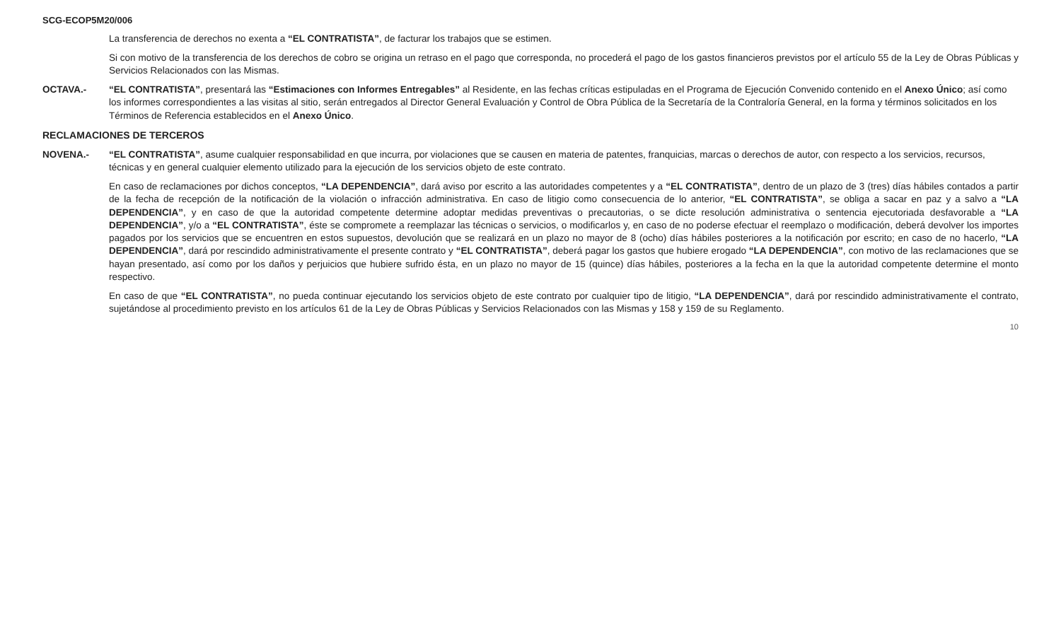SCG-ECOP5M20/006
La transferencia de derechos no exenta a “EL CONTRATISTA”, de facturar los trabajos que se estimen.
Si con motivo de la transferencia de los derechos de cobro se origina un retraso en el pago que corresponda, no procederá el pago de los gastos financieros previstos por el artículo 55 de la Ley de Obras Públicas y Servicios Relacionados con las Mismas.
OCTAVA.- “EL CONTRATISTA”, presentará las “Estimaciones con Informes Entregables” al Residente, en las fechas críticas estipuladas en el Programa de Ejecución Convenido contenido en el Anexo Único; así como los informes correspondientes a las visitas al sitio, serán entregados al Director General Evaluación y Control de Obra Pública de la Secretaría de la Contraloría General, en la forma y términos solicitados en los Términos de Referencia establecidos en el Anexo Único.
RECLAMACIONES DE TERCEROS
NOVENA.- “EL CONTRATISTA”, asume cualquier responsabilidad en que incurra, por violaciones que se causen en materia de patentes, franquicias, marcas o derechos de autor, con respecto a los servicios, recursos, técnicas y en general cualquier elemento utilizado para la ejecución de los servicios objeto de este contrato.
En caso de reclamaciones por dichos conceptos, “LA DEPENDENCIA”, dará aviso por escrito a las autoridades competentes y a “EL CONTRATISTA”, dentro de un plazo de 3 (tres) días hábiles contados a partir de la fecha de recepción de la notificación de la violación o infracción administrativa. En caso de litigio como consecuencia de lo anterior, “EL CONTRATISTA”, se obliga a sacar en paz y a salvo a “LA DEPENDENCIA”, y en caso de que la autoridad competente determine adoptar medidas preventivas o precautorias, o se dicte resolución administrativa o sentencia ejecutoriada desfavorable a “LA DEPENDENCIA”, y/o a “EL CONTRATISTA”, éste se compromete a reemplazar las técnicas o servicios, o modificarlos y, en caso de no poderse efectuar el reemplazo o modificación, deberá devolver los importes pagados por los servicios que se encuentren en estos supuestos, devolución que se realizará en un plazo no mayor de 8 (ocho) días hábiles posteriores a la notificación por escrito; en caso de no hacerlo, “LA DEPENDENCIA”, dará por rescindido administrativamente el presente contrato y “EL CONTRATISTA”, deberá pagar los gastos que hubiere erogado “LA DEPENDENCIA”, con motivo de las reclamaciones que se hayan presentado, así como por los daños y perjuicios que hubiere sufrido ésta, en un plazo no mayor de 15 (quince) días hábiles, posteriores a la fecha en la que la autoridad competente determine el monto respectivo.
En caso de que “EL CONTRATISTA”, no pueda continuar ejecutando los servicios objeto de este contrato por cualquier tipo de litigio, “LA DEPENDENCIA”, dará por rescindido administrativamente el contrato, sujetándose al procedimiento previsto en los artículos 61 de la Ley de Obras Públicas y Servicios Relacionados con las Mismas y 158 y 159 de su Reglamento.
10